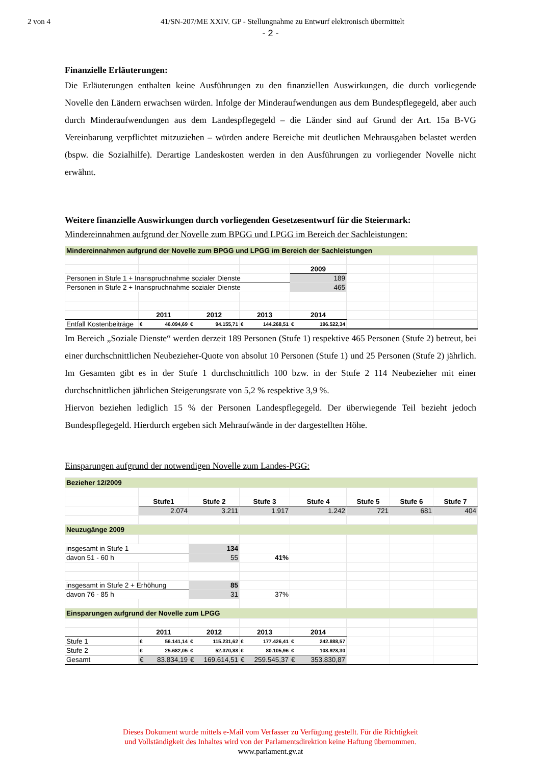2 von 4 41/SN-207/ME XXIV. GP - Stellungnahme zu Entwurf elektronisch übermittelt
- 2 -
Finanzielle Erläuterungen:
Die Erläuterungen enthalten keine Ausführungen zu den finanziellen Auswirkungen, die durch vorliegende Novelle den Ländern erwachsen würden. Infolge der Minderaufwendungen aus dem Bundespflegegeld, aber auch durch Minderaufwendungen aus dem Landespflegegeld – die Länder sind auf Grund der Art. 15a B-VG Vereinbarung verpflichtet mitzuziehen – würden andere Bereiche mit deutlichen Mehrausgaben belastet werden (bspw. die Sozialhilfe). Derartige Landeskosten werden in den Ausführungen zu vorliegender Novelle nicht erwähnt.
Weitere finanzielle Auswirkungen durch vorliegenden Gesetzesentwurf für die Steiermark:
Mindereinnahmen aufgrund der Novelle zum BPGG und LPGG im Bereich der Sachleistungen:
| Mindereinnahmen aufgrund der Novelle zum BPGG und LPGG im Bereich der Sachleistungen | | | | | | | |
| | | | | 2009 | | | |
| Personen in Stufe 1 + Inanspruchnahme sozialer Dienste | | | | 189 | | | |
| Personen in Stufe 2 + Inanspruchnahme sozialer Dienste | | | | 465 | | | |
| | 2011 | 2012 | 2013 | 2014 | | | |
| Entfall Kostenbeiträge | € 46.094,69 | € 94.155,71 | € 144.268,51 | € 196.522,34 | | | |
Im Bereich „Soziale Dienste“ werden derzeit 189 Personen (Stufe 1) respektive 465 Personen (Stufe 2) betreut, bei einer durchschnittlichen Neubezieher-Quote von absolut 10 Personen (Stufe 1) und 25 Personen (Stufe 2) jährlich. Im Gesamten gibt es in der Stufe 1 durchschnittlich 100 bzw. in der Stufe 2 114 Neubezieher mit einer durchschnittlichen jährlichen Steigerungsrate von 5,2 % respektive 3,9 %.
Hiervon beziehen lediglich 15 % der Personen Landespflegegeld. Der überwiegende Teil bezieht jedoch Bundespflegegeld. Hierdurch ergeben sich Mehraufwände in der dargestellten Höhe.
Einsparungen aufgrund der notwendigen Novelle zum Landes-PGG:
| Bezieher 12/2009 | | | | | | | |
| | Stufe1 | Stufe 2 | Stufe 3 | Stufe 4 | Stufe 5 | Stufe 6 | Stufe 7 |
| | 2.074 | 3.211 | 1.917 | 1.242 | 721 | 681 | 404 |
| Neuzugänge 2009 | | | | | | | |
| insgesamt in Stufe 1 | | 134 | | | | | |
| davon 51 - 60 h | | 55 | 41% | | | | |
| insgesamt in Stufe 2 + Erhöhung | | 85 | | | | | |
| davon 76 - 85 h | | 31 | 37% | | | | |
| Einsparungen aufgrund der Novelle zum LPGG | | | | | | | |
| | 2011 | 2012 | 2013 | 2014 | | | |
| Stufe 1 | € 56.141,14 | € 115.231,62 | € 177.426,41 | € 242.888,57 | | | |
| Stufe 2 | € 25.682,05 | € 52.370,88 | € 80.105,96 | € 108.928,30 | | | |
| Gesamt | € 83.834,19 | € 169.614,51 | € 259.545,37 | € 353.830,87 | | | |
Dieses Dokument wurde mittels e-Mail vom Verfasser zu Verfügung gestellt. Für die Richtigkeit
und Vollständigkeit des Inhaltes wird von der Parlamentsdirektion keine Haftung übernommen.
www.parlament.gv.at